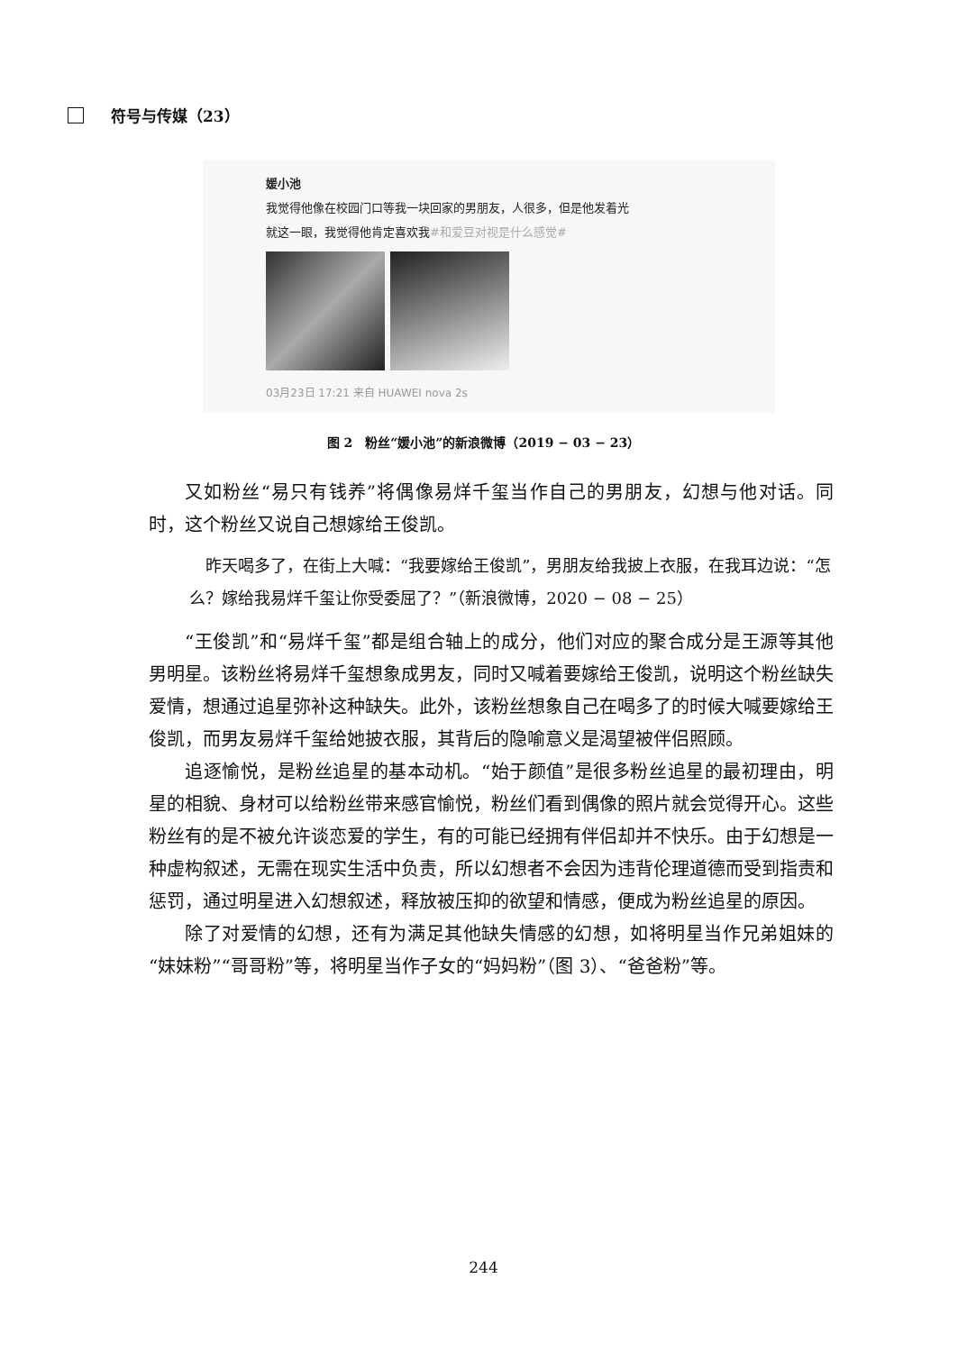符号与传媒（23）
媛小池
我觉得他像在校园门口等我一块回家的男朋友，人很多，但是他发着光
就这一眼，我觉得他肯定喜欢我#和爱豆对视是什么感觉#
03月23日 17:21 来自 HUAWEI nova 2s
图 2　粉丝“媛小池”的新浪微博（2019 − 03 − 23）
又如粉丝“易只有钱养”将偶像易烊千玺当作自己的男朋友，幻想与他对话。同时，这个粉丝又说自己想嫁给王俊凯。
　昨天喝多了，在街上大喊：“我要嫁给王俊凯”，男朋友给我披上衣服，在我耳边说：“怎么？嫁给我易烊千玺让你受委屈了？”（新浪微博，2020 − 08 − 25）
“王俊凯”和“易烊千玺”都是组合轴上的成分，他们对应的聚合成分是王源等其他男明星。该粉丝将易烊千玺想象成男友，同时又喊着要嫁给王俊凯，说明这个粉丝缺失爱情，想通过追星弥补这种缺失。此外，该粉丝想象自己在喝多了的时候大喊要嫁给王俊凯，而男友易烊千玺给她披衣服，其背后的隐喻意义是渴望被伴侣照顾。
追逐愉悦，是粉丝追星的基本动机。“始于颜值”是很多粉丝追星的最初理由，明星的相貌、身材可以给粉丝带来感官愉悦，粉丝们看到偶像的照片就会觉得开心。这些粉丝有的是不被允许谈恋爱的学生，有的可能已经拥有伴侣却并不快乐。由于幻想是一种虚构叙述，无需在现实生活中负责，所以幻想者不会因为违背伦理道德而受到指责和惩罚，通过明星进入幻想叙述，释放被压抑的欲望和情感，便成为粉丝追星的原因。
除了对爱情的幻想，还有为满足其他缺失情感的幻想，如将明星当作兄弟姐妹的“妹妹粉”“哥哥粉”等，将明星当作子女的“妈妈粉”（图 3）、“爸爸粉”等。
244